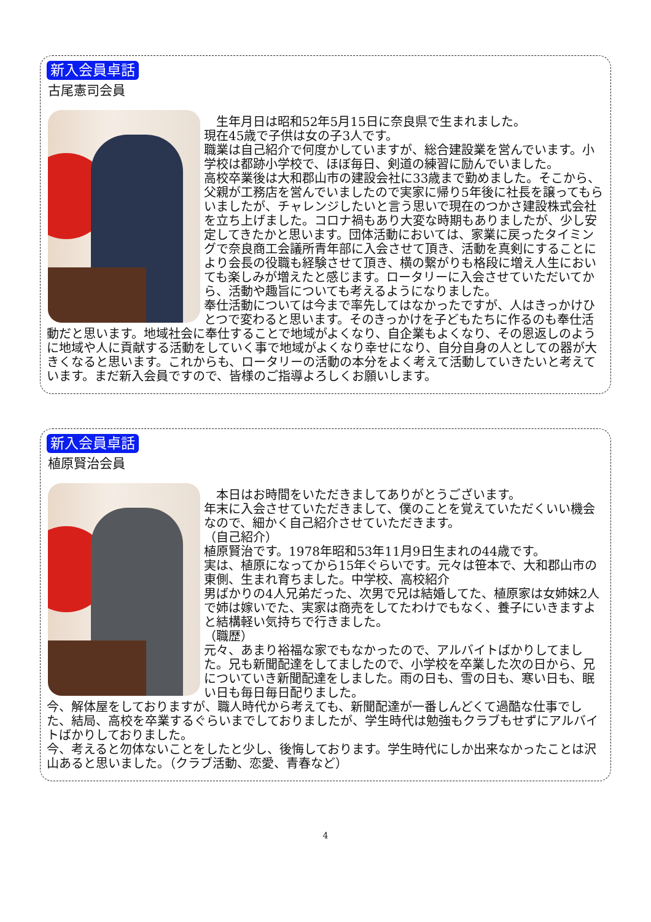新入会員卓話
古尾憲司会員
　生年月日は昭和52年5月15日に奈良県で生まれました。
現在45歳で子供は女の子3人です。
職業は自己紹介で何度かしていますが、総合建設業を営んでいます。小学校は都跡小学校で、ほぼ毎日、剣道の練習に励んでいました。
高校卒業後は大和郡山市の建設会社に33歳まで勤めました。そこから、父親が工務店を営んでいましたので実家に帰り5年後に社長を譲ってもらいましたが、チャレンジしたいと言う思いで現在のつかさ建設株式会社を立ち上げました。コロナ禍もあり大変な時期もありましたが、少し安定してきたかと思います。団体活動においては、家業に戻ったタイミングで奈良商工会議所青年部に入会させて頂き、活動を真剣にすることにより会長の役職も経験させて頂き、横の繋がりも格段に増え人生においても楽しみが増えたと感じます。ロータリーに入会させていただいてから、活動や趣旨についても考えるようになりました。
奉仕活動については今まで率先してはなかったですが、人はきっかけひとつで変わると思います。そのきっかけを子どもたちに作るのも奉仕活動だと思います。地域社会に奉仕することで地域がよくなり、自企業もよくなり、その恩返しのように地域や人に貢献する活動をしていく事で地域がよくなり幸せになり、自分自身の人としての器が大きくなると思います。これからも、ロータリーの活動の本分をよく考えて活動していきたいと考えています。まだ新入会員ですので、皆様のご指導よろしくお願いします。
新入会員卓話
植原賢治会員
　本日はお時間をいただきましてありがとうございます。
年末に入会させていただきまして、僕のことを覚えていただくいい機会なので、細かく自己紹介させていただきます。
（自己紹介）
植原賢治です。1978年昭和53年11月9日生まれの44歳です。
実は、植原になってから15年ぐらいです。元々は笹本で、大和郡山市の東側、生まれ育ちました。中学校、高校紹介
男ばかりの4人兄弟だった、次男で兄は結婚してた、植原家は女姉妹2人で姉は嫁いでた、実家は商売をしてたわけでもなく、養子にいきますよと結構軽い気持ちで行きました。
（職歴）
元々、あまり裕福な家でもなかったので、アルバイトばかりしてました。兄も新聞配達をしてましたので、小学校を卒業した次の日から、兄についていき新聞配達をしました。雨の日も、雪の日も、寒い日も、眠い日も毎日毎日配りました。
今、解体屋をしておりますが、職人時代から考えても、新聞配達が一番しんどくて過酷な仕事でした、結局、高校を卒業するぐらいまでしておりましたが、学生時代は勉強もクラブもせずにアルバイトばかりしておりました。
今、考えると勿体ないことをしたと少し、後悔しております。学生時代にしか出来なかったことは沢山あると思いました。（クラブ活動、恋愛、青春など）
4